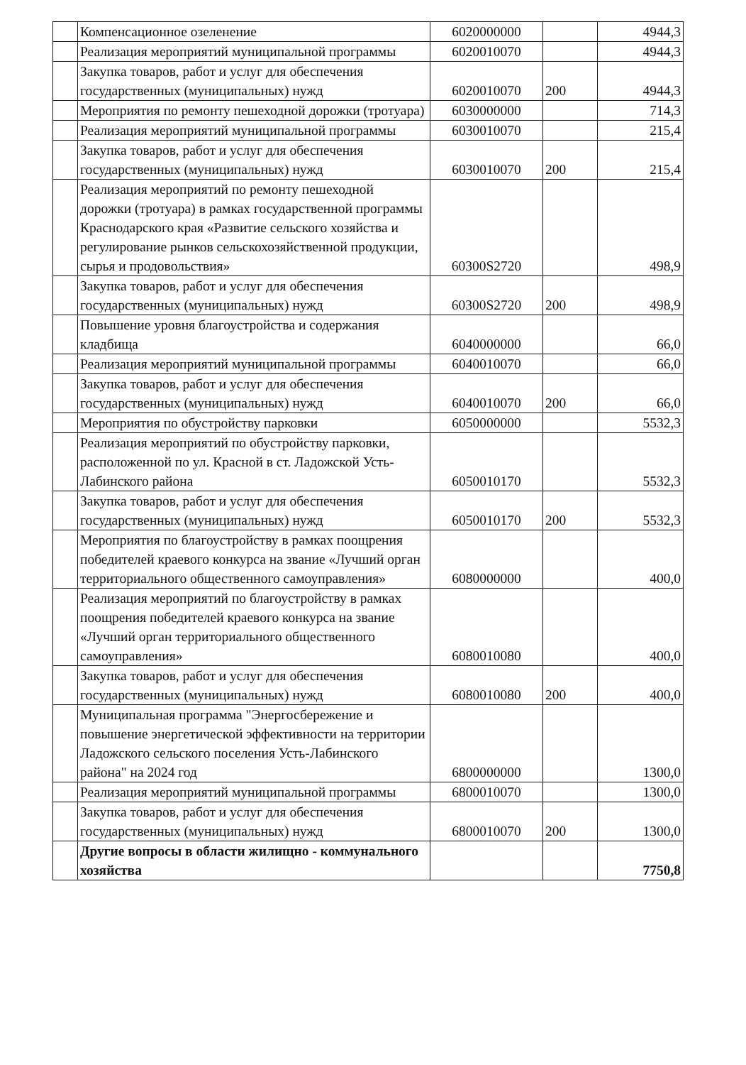| | Компенсационное озеленение | 6020000000 | | 4944,3 |
| | Реализация мероприятий муниципальной программы | 6020010070 | | 4944,3 |
| | Закупка товаров, работ и услуг для обеспечения государственных (муниципальных) нужд | 6020010070 | 200 | 4944,3 |
| | Мероприятия по ремонту пешеходной дорожки (тротуара) | 6030000000 | | 714,3 |
| | Реализация мероприятий муниципальной программы | 6030010070 | | 215,4 |
| | Закупка товаров, работ и услуг для обеспечения государственных (муниципальных) нужд | 6030010070 | 200 | 215,4 |
| | Реализация мероприятий по ремонту пешеходной дорожки (тротуара) в рамках государственной программы Краснодарского края «Развитие сельского хозяйства и регулирование рынков сельскохозяйственной продукции, сырья и продовольствия» | 60300S2720 | | 498,9 |
| | Закупка товаров, работ и услуг для обеспечения государственных (муниципальных) нужд | 60300S2720 | 200 | 498,9 |
| | Повышение уровня благоустройства и содержания кладбища | 6040000000 | | 66,0 |
| | Реализация мероприятий муниципальной программы | 6040010070 | | 66,0 |
| | Закупка товаров, работ и услуг для обеспечения государственных (муниципальных) нужд | 6040010070 | 200 | 66,0 |
| | Мероприятия по обустройству парковки | 6050000000 | | 5532,3 |
| | Реализация мероприятий по обустройству парковки, расположенной по ул. Красной в ст. Ладожской Усть-Лабинского района | 6050010170 | | 5532,3 |
| | Закупка товаров, работ и услуг для обеспечения государственных (муниципальных) нужд | 6050010170 | 200 | 5532,3 |
| | Мероприятия по благоустройству в рамках поощрения победителей краевого конкурса на звание «Лучший орган территориального общественного самоуправления» | 6080000000 | | 400,0 |
| | Реализация мероприятий по благоустройству в рамках поощрения победителей краевого конкурса на звание «Лучший орган территориального общественного самоуправления» | 6080010080 | | 400,0 |
| | Закупка товаров, работ и услуг для обеспечения государственных (муниципальных) нужд | 6080010080 | 200 | 400,0 |
| | Муниципальная программа "Энергосбережение и повышение энергетической эффективности на территории Ладожского сельского поселения Усть-Лабинского района" на 2024 год | 6800000000 | | 1300,0 |
| | Реализация мероприятий муниципальной программы | 6800010070 | | 1300,0 |
| | Закупка товаров, работ и услуг для обеспечения государственных (муниципальных) нужд | 6800010070 | 200 | 1300,0 |
| | Другие вопросы в области жилищно - коммунального хозяйства | | | 7750,8 |